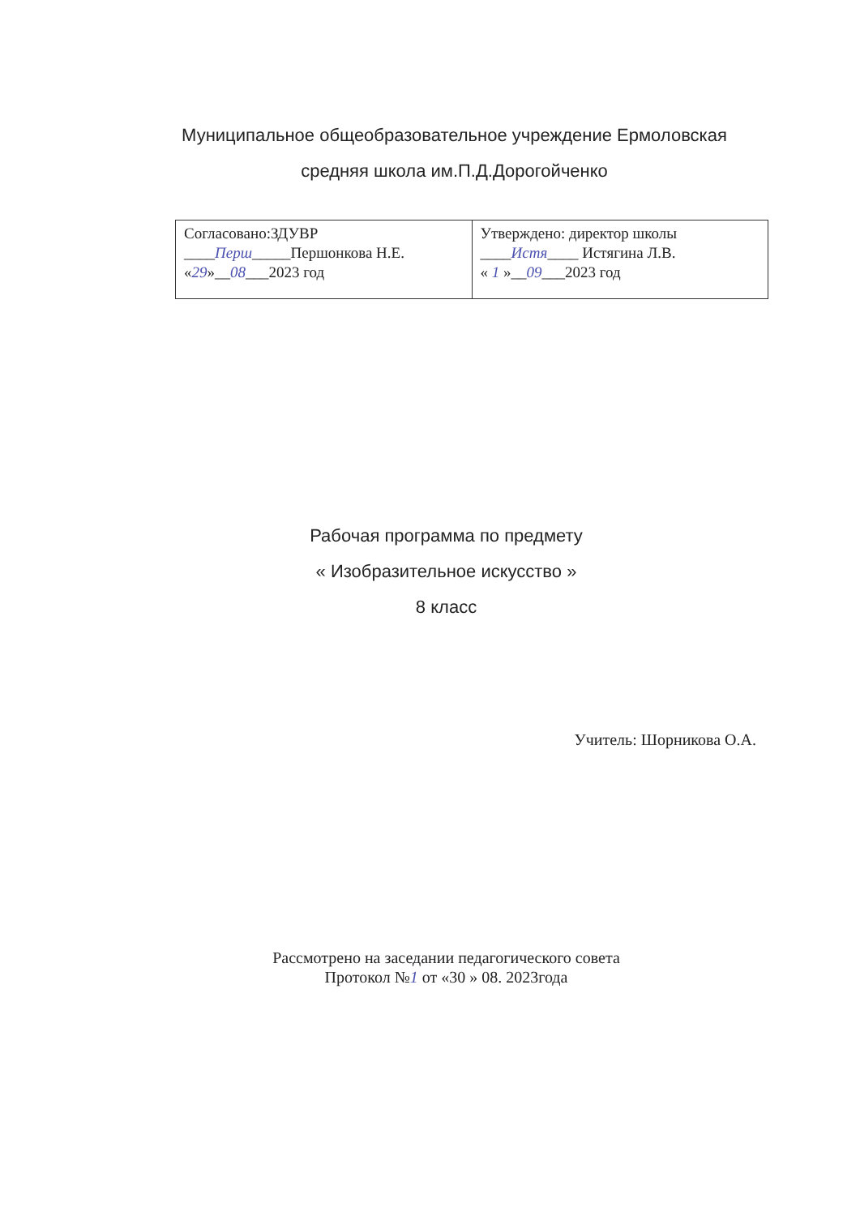Муниципальное общеобразовательное учреждение Ермоловская
средняя школа им.П.Д.Дорогойченко
| Согласовано:ЗДУВР ____ Перш _____Першонкова Н.Е. « 29 »__ 08 ___2023 год | Утверждено: директор школы ____ Истя ____ Истягина Л.В. « 1 »__ 09 ___2023 год |
Рабочая программа по предмету
« Изобразительное искусство »
8 класс
Учитель: Шорникова О.А.
Рассмотрено на заседании педагогического совета
Протокол №1 от «30 » 08. 2023года